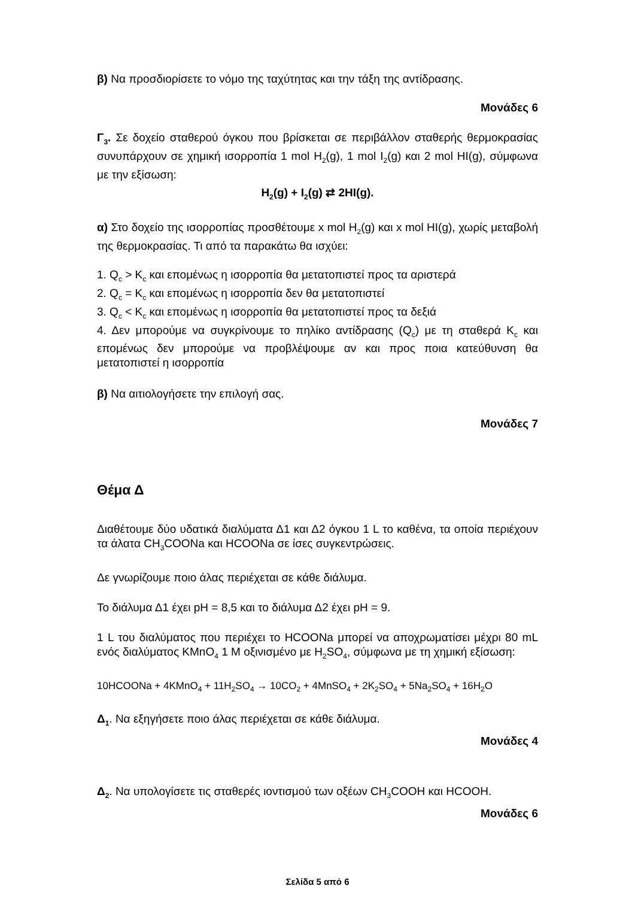β) Να προσδιορίσετε το νόμο της ταχύτητας και την τάξη της αντίδρασης.
Μονάδες 6
Γ<sub>3</sub>. Σε δοχείο σταθερού όγκου που βρίσκεται σε περιβάλλον σταθερής θερμοκρασίας συνυπάρχουν σε χημική ισορροπία 1 mol H<sub>2</sub>(g), 1 mol I<sub>2</sub>(g) και 2 mol HI(g), σύμφωνα με την εξίσωση:
H<sub>2</sub>(g) + I<sub>2</sub>(g) ⇄ 2HI(g).
α) Στο δοχείο της ισορροπίας προσθέτουμε x mol H<sub>2</sub>(g) και x mol HI(g), χωρίς μεταβολή της θερμοκρασίας. Τι από τα παρακάτω θα ισχύει:
1. Q<sub>c</sub> > K<sub>c</sub> και επομένως η ισορροπία θα μετατοπιστεί προς τα αριστερά
2. Q<sub>c</sub> = K<sub>c</sub> και επομένως η ισορροπία δεν θα μετατοπιστεί
3. Q<sub>c</sub> < K<sub>c</sub> και επομένως η ισορροπία θα μετατοπιστεί προς τα δεξιά
4. Δεν μπορούμε να συγκρίνουμε το πηλίκο αντίδρασης (Q<sub>c</sub>) με τη σταθερά K<sub>c</sub> και επομένως δεν μπορούμε να προβλέψουμε αν και προς ποια κατεύθυνση θα μετατοπιστεί η ισορροπία
β) Να αιτιολογήσετε την επιλογή σας.
Μονάδες 7
Θέμα Δ
Διαθέτουμε δύο υδατικά διαλύματα Δ1 και Δ2 όγκου 1 L το καθένα, τα οποία περιέχουν τα άλατα CH<sub>3</sub>COONa και HCOONa σε ίσες συγκεντρώσεις.
Δε γνωρίζουμε ποιο άλας περιέχεται σε κάθε διάλυμα.
Το διάλυμα Δ1 έχει pH = 8,5 και το διάλυμα Δ2 έχει pH = 9.
1 L του διαλύματος που περιέχει το HCOONa μπορεί να αποχρωματίσει μέχρι 80 mL ενός διαλύματος KMnO<sub>4</sub> 1 M οξινισμένο με H<sub>2</sub>SO<sub>4</sub>, σύμφωνα με τη χημική εξίσωση:
10HCOONa + 4KMnO<sub>4</sub> + 11H<sub>2</sub>SO<sub>4</sub> → 10CO<sub>2</sub> + 4MnSO<sub>4</sub> + 2K<sub>2</sub>SO<sub>4</sub> + 5Na<sub>2</sub>SO<sub>4</sub> + 16H<sub>2</sub>O
Δ<sub>1</sub>. Να εξηγήσετε ποιο άλας περιέχεται σε κάθε διάλυμα.
Μονάδες 4
Δ<sub>2</sub>. Να υπολογίσετε τις σταθερές ιοντισμού των οξέων CH<sub>3</sub>COOH και HCOOH.
Μονάδες 6
Σελίδα 5 από 6